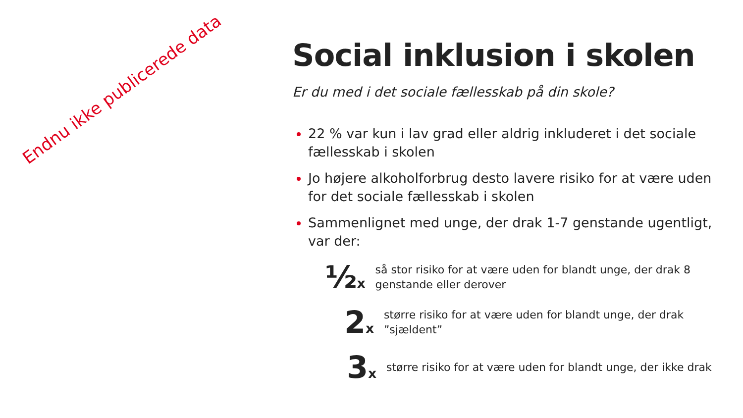Endnu ikke publicerede data
Social inklusion i skolen
Er du med i det sociale fællesskab på din skole?
22 % var kun i lav grad eller aldrig inkluderet i det sociale fællesskab i skolen
Jo højere alkoholforbrug desto lavere risiko for at være uden for det sociale fællesskab i skolen
Sammenlignet med unge, der drak 1-7 genstande ugentligt, var der:
½x
så stor risiko for at være uden for blandt unge, der drak 8 genstande eller derover
2x
større risiko for at være uden for blandt unge, der drak ”sjældent”
3x
større risiko for at være uden for blandt unge, der ikke drak